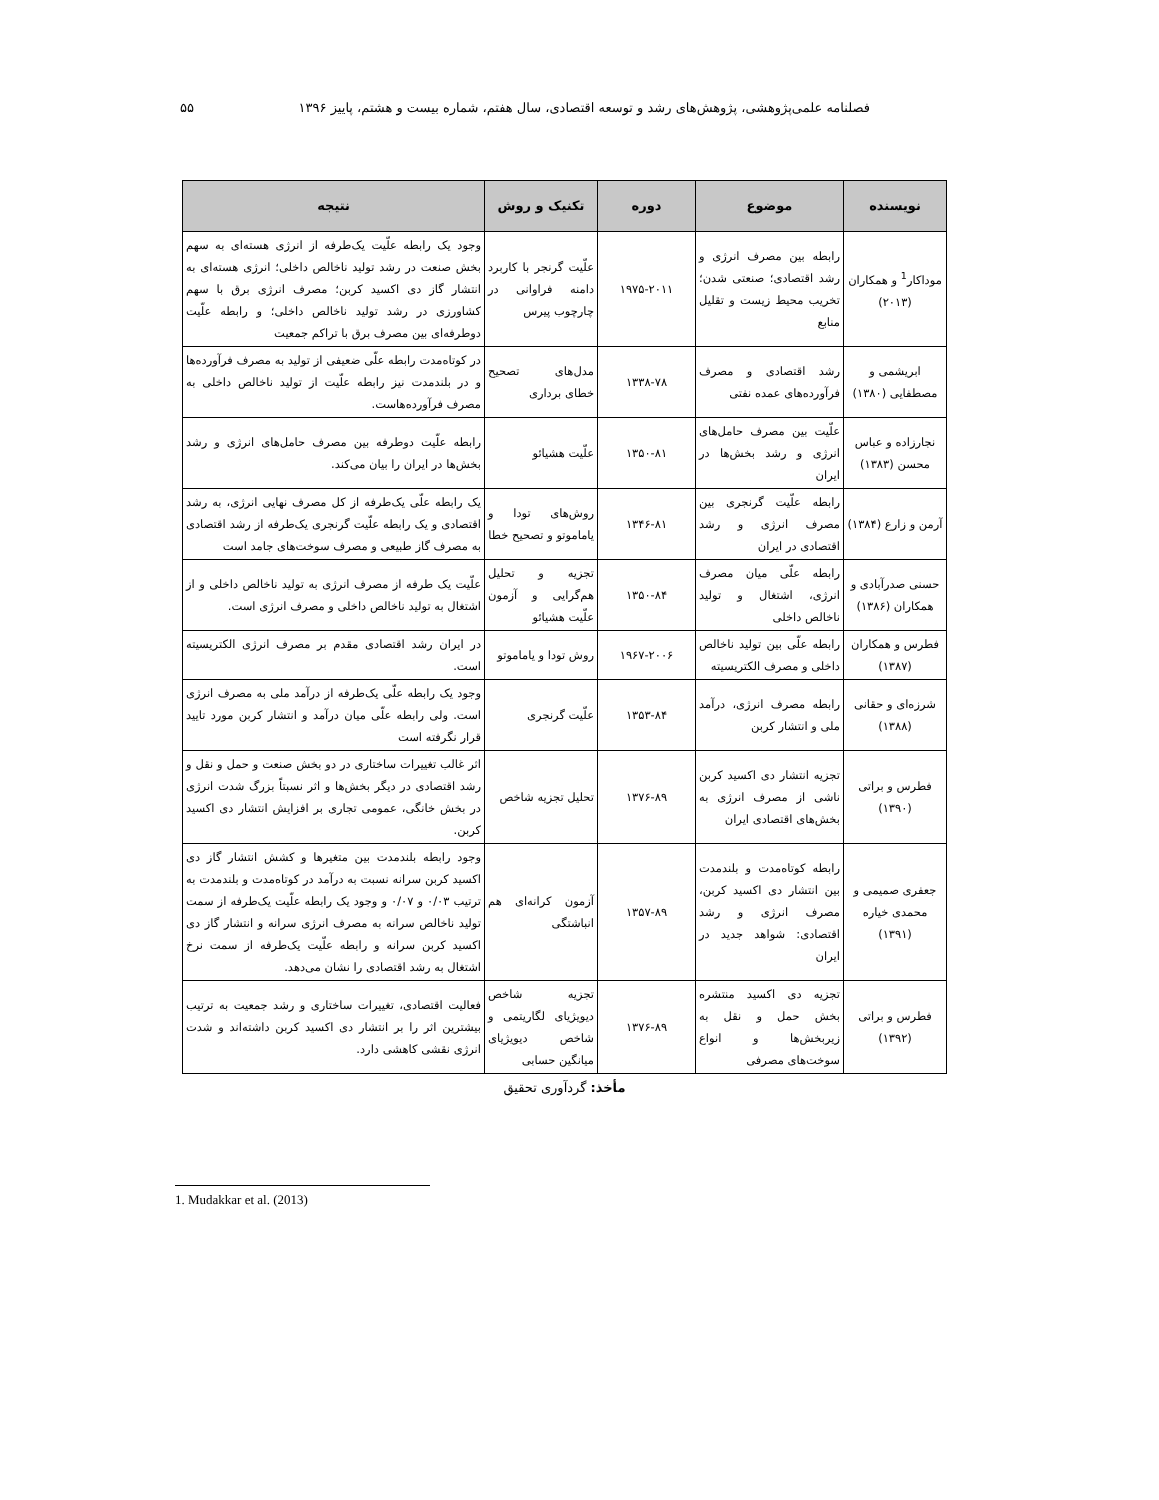فصلنامه علمی‌پژوهشی، پژوهش‌های رشد و توسعه اقتصادی، سال هفتم، شماره بیست و هشتم، پاییز ۱۳۹۶ ۵۵
| نویسنده | موضوع | دوره | تکنیک و روش | نتیجه |
| --- | --- | --- | --- | --- |
| موداکار<sup>1</sup> و همکاران (۲۰۱۳) | رابطه بین مصرف انرژی و رشد اقتصادی؛ صنعتی شدن؛ تخریب محیط زیست و تقلیل منابع | ۱۹۷۵-۲۰۱۱ | علّیت گرنجر با کاربرد دامنه فراوانی در چارچوب پیرس | وجود یک رابطه علّیت یک‌طرفه از انرژی هسته‌ای به سهم بخش صنعت در رشد تولید ناخالص داخلی؛ انرژی هسته‌ای به انتشار گاز دی اکسید کربن؛ مصرف انرژی برق با سهم کشاورزی در رشد تولید ناخالص داخلی؛ و رابطه علّیت دوطرفه‌ای بین مصرف برق با تراکم جمعیت |
| ابریشمی و مصطفایی (۱۳۸۰) | رشد اقتصادی و مصرف فرآورده‌های عمده نفتی | ۱۳۳۸-۷۸ | مدل‌های تصحیح خطای برداری | در کوتاه‌مدت رابطه علّی ضعیفی از تولید به مصرف فرآورده‌ها و در بلندمدت نیز رابطه علّیت از تولید ناخالص داخلی به مصرف فرآورده‌هاست. |
| نجارزاده و عباس محسن (۱۳۸۳) | علّیت بین مصرف حامل‌های انرژی و رشد بخش‌ها در ایران | ۱۳۵۰-۸۱ | علّیت هشیائو | رابطه علّیت دوطرفه بین مصرف حامل‌های انرژی و رشد بخش‌ها در ایران را بیان می‌کند. |
| آرمن و زارع (۱۳۸۴) | رابطه علّیت گرنجری بین مصرف انرژی و رشد اقتصادی در ایران | ۱۳۴۶-۸۱ | روش‌های تودا و یاماموتو و تصحیح خطا | یک رابطه علّی یک‌طرفه از کل مصرف نهایی انرژی، به رشد اقتصادی و یک رابطه علّیت گرنجری یک‌طرفه از رشد اقتصادی به مصرف گاز طبیعی و مصرف سوخت‌های جامد است |
| حسنی صدرآبادی و همکاران (۱۳۸۶) | رابطه علّی میان مصرف انرژی، اشتغال و تولید ناخالص داخلی | ۱۳۵۰-۸۴ | تجزیه و تحلیل هم‌گرایی و آزمون علّیت هشیائو | علّیت یک طرفه از مصرف انرژی به تولید ناخالص داخلی و از اشتغال به تولید ناخالص داخلی و مصرف انرژی است. |
| فطرس و همکاران (۱۳۸۷) | رابطه علّی بین تولید ناخالص داخلی و مصرف الکتریسیته | ۱۹۶۷-۲۰۰۶ | روش تودا و یاماموتو | در ایران رشد اقتصادی مقدم بر مصرف انرژی الکتریسیته است. |
| شرزه‌ای و حقانی (۱۳۸۸) | رابطه مصرف انرژی، درآمد ملی و انتشار کربن | ۱۳۵۳-۸۴ | علّیت گرنجری | وجود یک رابطه علّی یک‌طرفه از درآمد ملی به مصرف انرژی است. ولی رابطه علّی میان درآمد و انتشار کربن مورد تایید قرار نگرفته است |
| فطرس و براتی (۱۳۹۰) | تجزیه انتشار دی اکسید کربن ناشی از مصرف انرژی به بخش‌های اقتصادی ایران | ۱۳۷۶-۸۹ | تحلیل تجزیه شاخص | اثر غالب تغییرات ساختاری در دو بخش صنعت و حمل و نقل و رشد اقتصادی در دیگر بخش‌ها و اثر نسبتاً بزرگ شدت انرژی در بخش خانگی، عمومی تجاری بر افزایش انتشار دی اکسید کربن. |
| جعفری صمیمی و محمدی خیاره (۱۳۹۱) | رابطه کوتاه‌مدت و بلندمدت بین انتشار دی اکسید کربن، مصرف انرژی و رشد اقتصادی: شواهد جدید در ایران | ۱۳۵۷-۸۹ | آزمون کرانه‌ای هم انباشتگی | وجود رابطه بلندمدت بین متغیرها و کشش انتشار گاز دی اکسید کربن سرانه نسبت به درآمد در کوتاه‌مدت و بلندمدت به ترتیب ۰/۰۳ و ۰/۰۷ و وجود یک رابطه علّیت یک‌طرفه از سمت تولید ناخالص سرانه به مصرف انرژی سرانه و انتشار گاز دی اکسید کربن سرانه و رابطه علّیت یک‌طرفه از سمت نرخ اشتغال به رشد اقتصادی را نشان می‌دهد. |
| فطرس و براتی (۱۳۹۲) | تجزیه دی اکسید منتشره بخش حمل و نقل به زیربخش‌ها و انواع سوخت‌های مصرفی | ۱۳۷۶-۸۹ | تجزیه شاخص دیویژیای لگاریتمی و شاخص دیویژیای میانگین حسابی | فعالیت اقتصادی، تغییرات ساختاری و رشد جمعیت به ترتیب بیشترین اثر را بر انتشار دی اکسید کربن داشته‌اند و شدت انرژی نقشی کاهشی دارد. |
مأخذ: گردآوری تحقیق
1. Mudakkar et al. (2013)